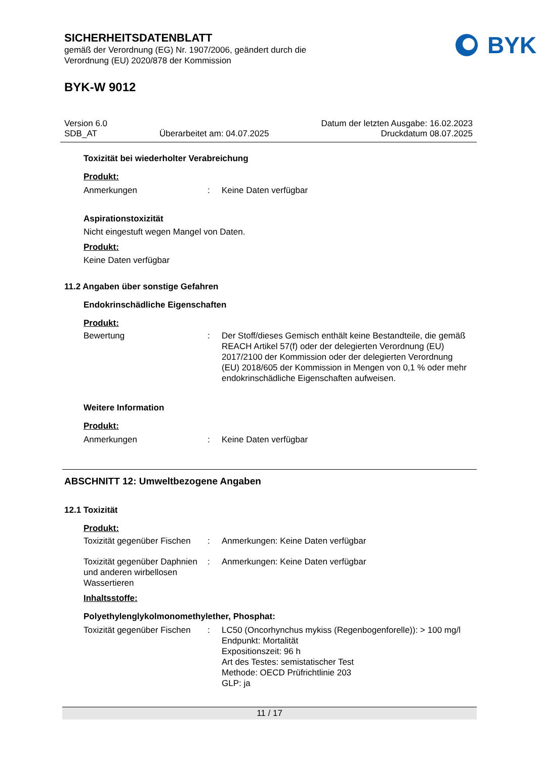BYK
SICHERHEITSDATENBLATT
gemäß der Verordnung (EG) Nr. 1907/2006, geändert durch die
Verordnung (EU) 2020/878 der Kommission
BYK-W 9012
Version 6.0
SDB_AT
Überarbeitet am: 04.07.2025 Datum der letzten Ausgabe: 16.02.2023
Druckdatum 08.07.2025
Toxizität bei wiederholter Verabreichung
Produkt:
Anmerkungen : Keine Daten verfügbar
Aspirationstoxizität
Nicht eingestuft wegen Mangel von Daten.
Produkt:
Keine Daten verfügbar
11.2 Angaben über sonstige Gefahren
Endokrinschädliche Eigenschaften
Produkt:
Bewertung : Der Stoff/dieses Gemisch enthält keine Bestandteile, die gemäß REACH Artikel 57(f) oder der delegierten Verordnung (EU) 2017/2100 der Kommission oder der delegierten Verordnung (EU) 2018/605 der Kommission in Mengen von 0,1 % oder mehr endokrinschädliche Eigenschaften aufweisen.
Weitere Information
Produkt:
Anmerkungen : Keine Daten verfügbar
ABSCHNITT 12: Umweltbezogene Angaben
12.1 Toxizität
Produkt:
Toxizität gegenüber Fischen
: Anmerkungen: Keine Daten verfügbar
Toxizität gegenüber Daphnien und anderen wirbellosen Wassertieren
: Anmerkungen: Keine Daten verfügbar
Inhaltsstoffe:
Polyethylenglykolmonomethylether, Phosphat:
Toxizität gegenüber Fischen
: LC50 (Oncorhynchus mykiss (Regenbogenforelle)): > 100 mg/l
Endpunkt: Mortalität
Expositionszeit: 96 h
Art des Testes: semistatischer Test
Methode: OECD Prüfrichtlinie 203
GLP: ja
11 / 17